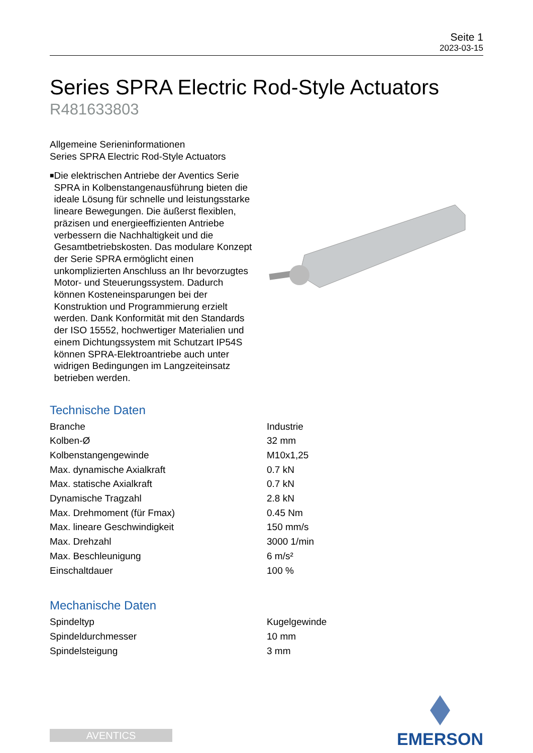Seite 1
2023-03-15
Series SPRA Electric Rod-Style Actuators
R481633803
Allgemeine Serieninformationen
Series SPRA Electric Rod-Style Actuators
■ Die elektrischen Antriebe der Aventics Serie SPRA in Kolbenstangenausführung bieten die ideale Lösung für schnelle und leistungsstarke lineare Bewegungen. Die äußerst flexiblen, präzisen und energieeffizienten Antriebe verbessern die Nachhaltigkeit und die Gesamtbetriebskosten. Das modulare Konzept der Serie SPRA ermöglicht einen unkomplizierten Anschluss an Ihr bevorzugtes Motor- und Steuerungssystem. Dadurch können Kosteneinsparungen bei der Konstruktion und Programmierung erzielt werden. Dank Konformität mit den Standards der ISO 15552, hochwertiger Materialien und einem Dichtungssystem mit Schutzart IP54S können SPRA-Elektroantriebe auch unter widrigen Bedingungen im Langzeiteinsatz betrieben werden.
Technische Daten
| Branche | Industrie |
| Kolben-Ø | 32 mm |
| Kolbenstangengewinde | M10x1,25 |
| Max. dynamische Axialkraft | 0.7 kN |
| Max. statische Axialkraft | 0.7 kN |
| Dynamische Tragzahl | 2.8 kN |
| Max. Drehmoment (für Fmax) | 0.45 Nm |
| Max. lineare Geschwindigkeit | 150 mm/s |
| Max. Drehzahl | 3000 1/min |
| Max. Beschleunigung | 6 m/s² |
| Einschaltdauer | 100 % |
Mechanische Daten
| Spindeltyp | Kugelgewinde |
| Spindeldurchmesser | 10 mm |
| Spindelsteigung | 3 mm |
AVENTICS
EMERSON